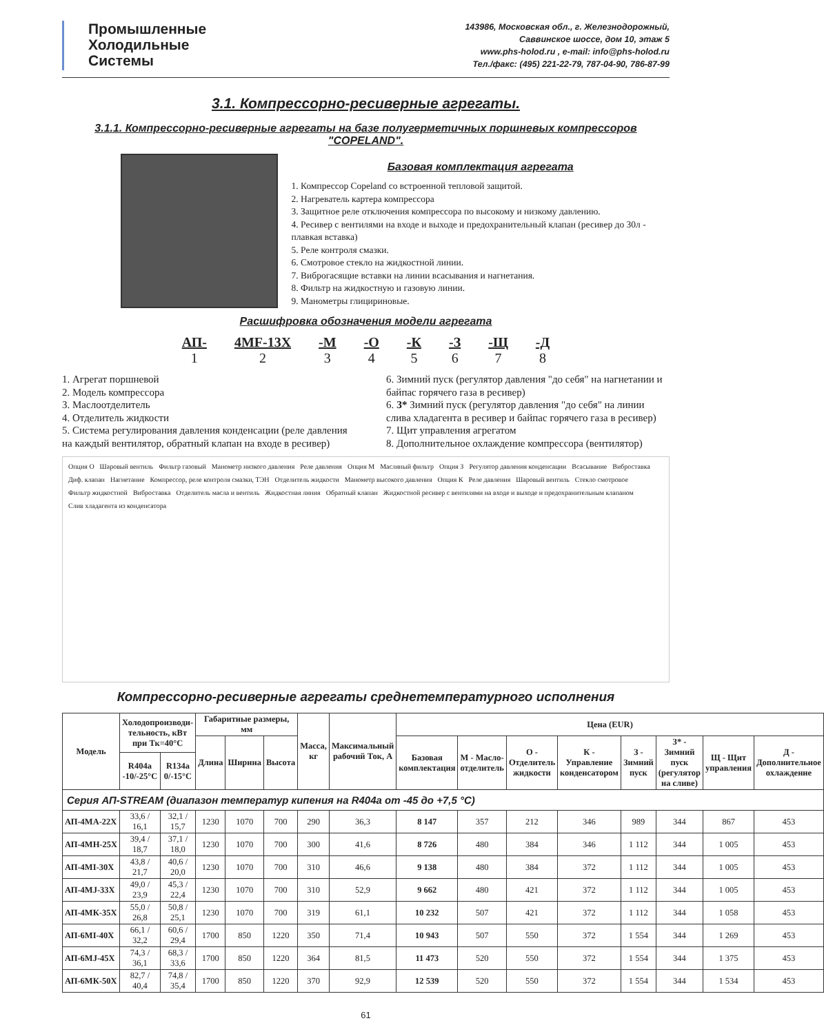Промышленные
Холодильные
Системы
143986, Московская обл., г. Железнодорожный,
Саввинское шоссе, дом 10, этаж 5
www.phs-holod.ru , e-mail: info@phs-holod.ru
Тел./факс: (495) 221-22-79, 787-04-90, 786-87-99
3.1. Компрессорно-ресиверные агрегаты.
3.1.1. Компрессорно-ресиверные агрегаты на базе полугерметичных поршневых компрессоров "COPELAND".
Базовая комплектация агрегата
1. Компрессор Copeland со встроенной тепловой защитой.
2. Нагреватель картера компрессора
3. Защитное реле отключения компрессора по высокому и низкому давлению.
4. Ресивер с вентилями на входе и выходе и предохранительный клапан (ресивер до 30л - плавкая вставка)
5. Реле контроля смазки.
6. Смотровое стекло на жидкостной линии.
7. Виброгасящие вставки на линии всасывания и нагнетания.
8. Фильтр на жидкостную и газовую линии.
9. Манометры глицириновые.
Расшифровка обозначения модели агрегата
АП-
1 4MF-13X
2 -М
3 -О
4 -К
5 -З
6 -Щ
7 -Д
8
1. Агрегат поршневой
2. Модель компрессора
3. Маслоотделитель
4. Отделитель жидкости
5. Система регулирования давления конденсации (реле давления на каждый вентилятор, обратный клапан на входе в ресивер)
6. Зимний пуск (регулятор давления "до себя" на нагнетании и байпас горячего газа в ресивер)
6. З* Зимний пуск (регулятор давления "до себя" на линии слива хладагента в ресивер и байпас горячего газа в ресивер)
7. Щит управления агрегатом
8. Дополнительное охлаждение компрессора (вентилятор)
Опция О Шаровый вентиль Фильтр газовый Манометр низкого давления Реле давления Опция М Масляный фильтр Опция З Регулятор давления конденсации Всасывание Виброставка Диф. клапан Нагнетание Компрессор, реле контроля смазки, ТЭН Отделитель жидкости Манометр высокого давления Опция К Реле давления Шаровый вентиль Стекло смотровое Фильтр жидкостной Виброставка Отделитель масла и вентиль Жидкостная линия Обратный клапан Жидкостной ресивер с вентилями на входе и выходе и предохранительным клапаном Слив хладагента из конденсатора
Компрессорно-ресиверные агрегаты среднетемпературного исполнения
| Модель | Холодопроизводи-тельность, кВт при Тк=40°С | | Габаритные размеры, мм | | | Масса, кг | Максимальный рабочий Ток, А | Цена (EUR) | | | | | | | |
| --- | --- | --- | --- | --- | --- | --- | --- | --- | --- | --- | --- | --- | --- | --- | --- |
| | | | Длина | Ширина | Высота | | | Базовая комплектация | М - Масло-отделитель | О - Отделитель жидкости | К - Управление конденсатором | З - Зимний пуск | З* - Зимний пуск (регулятор на сливе) | Щ - Щит управления | Д - Дополнительное охлаждение |
| | R404a -10/-25°С | R134a 0/-15°С | | | | | | | | | | | | | |
| Серия АП-STREAM (диапазон температур кипения на R404a от -45 до +7,5 °С) | | | | | | | | | | | | | | | |
| АП-4МА-22Х | 33,6 / 16,1 | 32,1 / 15,7 | 1230 | 1070 | 700 | 290 | 36,3 | 8 147 | 357 | 212 | 346 | 989 | 344 | 867 | 453 |
| АП-4МН-25Х | 39,4 / 18,7 | 37,1 / 18,0 | 1230 | 1070 | 700 | 300 | 41,6 | 8 726 | 480 | 384 | 346 | 1 112 | 344 | 1 005 | 453 |
| АП-4МI-30Х | 43,8 / 21,7 | 40,6 / 20,0 | 1230 | 1070 | 700 | 310 | 46,6 | 9 138 | 480 | 384 | 372 | 1 112 | 344 | 1 005 | 453 |
| АП-4МJ-33Х | 49,0 / 23,9 | 45,3 / 22,4 | 1230 | 1070 | 700 | 310 | 52,9 | 9 662 | 480 | 421 | 372 | 1 112 | 344 | 1 005 | 453 |
| АП-4МК-35Х | 55,0 / 26,8 | 50,8 / 25,1 | 1230 | 1070 | 700 | 319 | 61,1 | 10 232 | 507 | 421 | 372 | 1 112 | 344 | 1 058 | 453 |
| АП-6МI-40Х | 66,1 / 32,2 | 60,6 / 29,4 | 1700 | 850 | 1220 | 350 | 71,4 | 10 943 | 507 | 550 | 372 | 1 554 | 344 | 1 269 | 453 |
| АП-6МJ-45Х | 74,3 / 36,1 | 68,3 / 33,6 | 1700 | 850 | 1220 | 364 | 81,5 | 11 473 | 520 | 550 | 372 | 1 554 | 344 | 1 375 | 453 |
| АП-6МК-50Х | 82,7 / 40,4 | 74,8 / 35,4 | 1700 | 850 | 1220 | 370 | 92,9 | 12 539 | 520 | 550 | 372 | 1 554 | 344 | 1 534 | 453 |
61